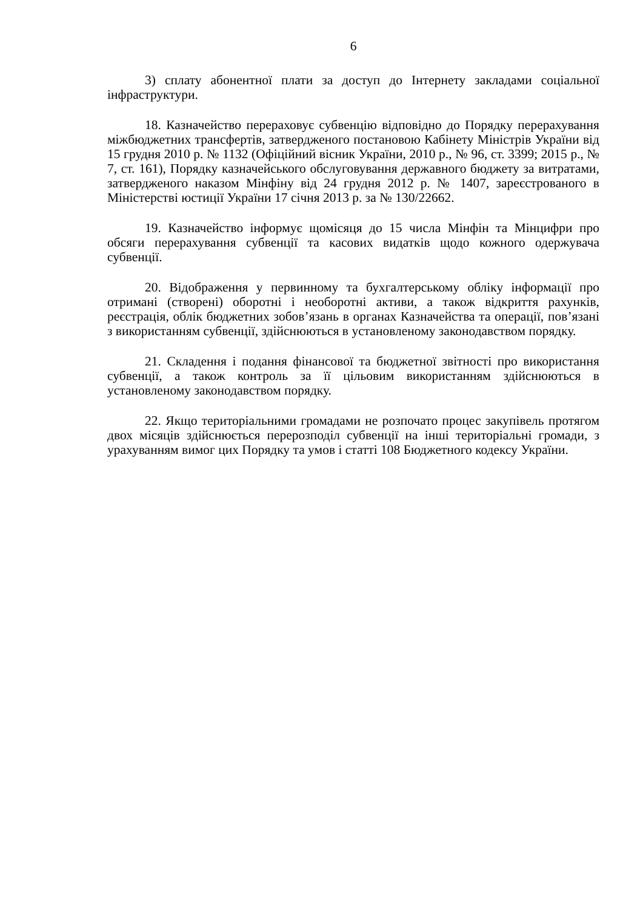6
3) сплату абонентної плати за доступ до Інтернету закладами соціальної інфраструктури.
18. Казначейство перераховує субвенцію відповідно до Порядку перерахування міжбюджетних трансфертів, затвердженого постановою Кабінету Міністрів України від 15 грудня 2010 р. № 1132 (Офіційний вісник України, 2010 р., № 96, ст. 3399; 2015 р., № 7, ст. 161), Порядку казначейського обслуговування державного бюджету за витратами, затвердженого наказом Мінфіну від 24 грудня 2012 р. № 1407, зареєстрованого в Міністерстві юстиції України 17 січня 2013 р. за № 130/22662.
19. Казначейство інформує щомісяця до 15 числа Мінфін та Мінцифри про обсяги перерахування субвенції та касових видатків щодо кожного одержувача субвенції.
20. Відображення у первинному та бухгалтерському обліку інформації про отримані (створені) оборотні і необоротні активи, а також відкриття рахунків, реєстрація, облік бюджетних зобов’язань в органах Казначейства та операції, пов’язані з використанням субвенції, здійснюються в установленому законодавством порядку.
21. Складення і подання фінансової та бюджетної звітності про використання субвенції, а також контроль за її цільовим використанням здійснюються в установленому законодавством порядку.
22. Якщо територіальними громадами не розпочато процес закупівель протягом двох місяців здійснюється перерозподіл субвенції на інші територіальні громади, з урахуванням вимог цих Порядку та умов і статті 108 Бюджетного кодексу України.